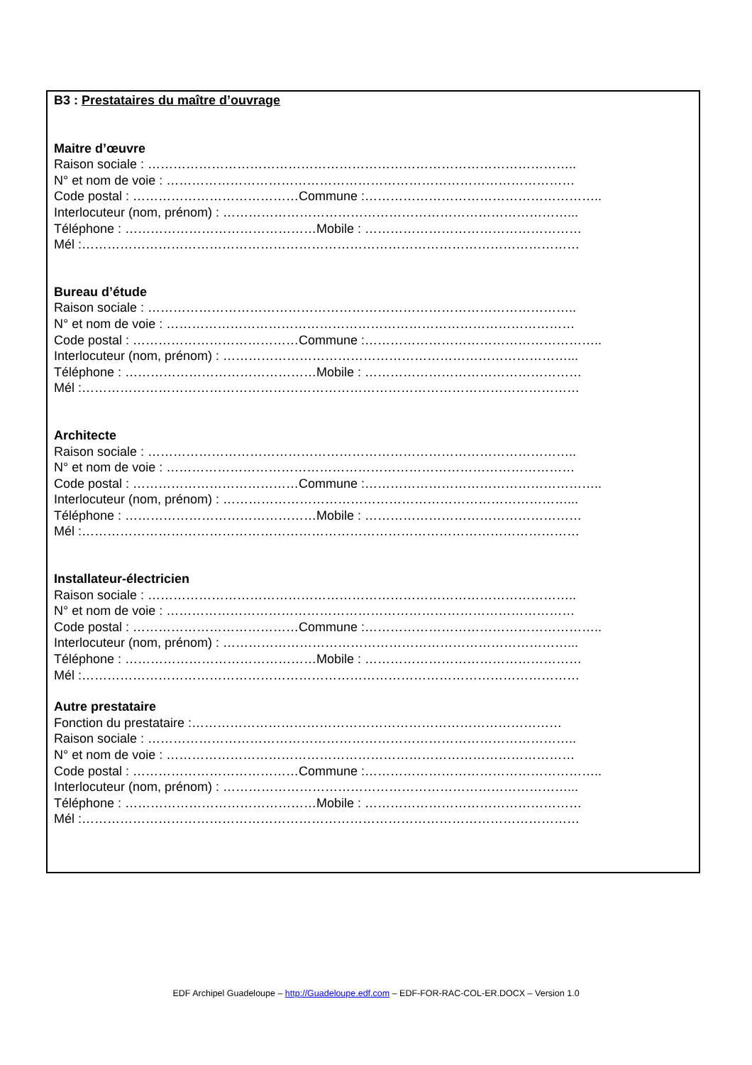B3 : Prestataires du maître d’ouvrage
Maitre d’œuvre
Raison sociale : ………………………………………………………………………………………..
N° et nom de voie : ……………………………………………………………………………………
Code postal : …………………………………Commune :………………………………………………..
Interlocuteur (nom, prénom) : ………………………………………………………………………...
Téléphone : ………………………………………Mobile : ……………………………………………
Mél :………………………………………………………………………………………………………
Bureau d’étude
Raison sociale : ………………………………………………………………………………………..
N° et nom de voie : ……………………………………………………………………………………
Code postal : …………………………………Commune :………………………………………………..
Interlocuteur (nom, prénom) : ………………………………………………………………………...
Téléphone : ………………………………………Mobile : ……………………………………………
Mél :………………………………………………………………………………………………………
Architecte
Raison sociale : ………………………………………………………………………………………..
N° et nom de voie : ……………………………………………………………………………………
Code postal : …………………………………Commune :………………………………………………..
Interlocuteur (nom, prénom) : ………………………………………………………………………...
Téléphone : ………………………………………Mobile : ……………………………………………
Mél :………………………………………………………………………………………………………
Installateur-électricien
Raison sociale : ………………………………………………………………………………………..
N° et nom de voie : ……………………………………………………………………………………
Code postal : …………………………………Commune :………………………………………………..
Interlocuteur (nom, prénom) : ………………………………………………………………………...
Téléphone : ………………………………………Mobile : ……………………………………………
Mél :………………………………………………………………………………………………………
Autre prestataire
Fonction du prestataire :……………………………………………………………………………
Raison sociale : ………………………………………………………………………………………..
N° et nom de voie : ……………………………………………………………………………………
Code postal : …………………………………Commune :………………………………………………..
Interlocuteur (nom, prénom) : ………………………………………………………………………...
Téléphone : ………………………………………Mobile : ……………………………………………
Mél :………………………………………………………………………………………………………
EDF Archipel Guadeloupe – http://Guadeloupe.edf.com – EDF-FOR-RAC-COL-ER.DOCX – Version 1.0